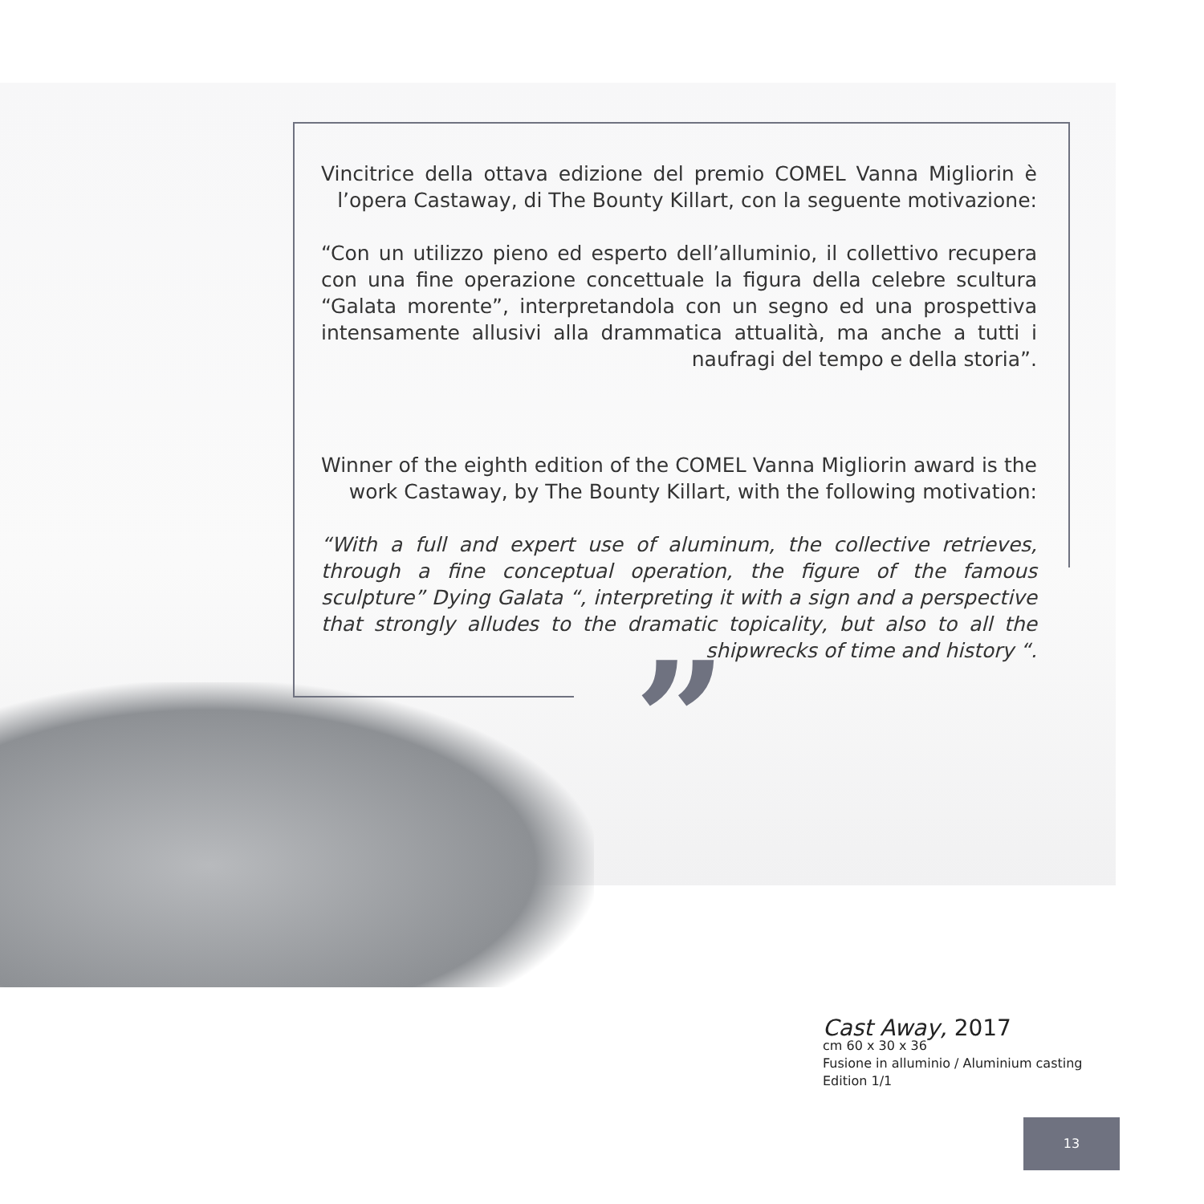Vincitrice della ottava edizione del premio COMEL Vanna Migliorin è l’opera Castaway, di The Bounty Killart, con la seguente motivazione:
“Con un utilizzo pieno ed esperto dell’alluminio, il collettivo recupera con una fine operazione concettuale la figura della celebre scultura “Galata morente”, interpretandola con un segno ed una prospettiva intensamente allusivi alla drammatica attualità, ma anche a tutti i naufragi del tempo e della storia”.
Winner of the eighth edition of the COMEL Vanna Migliorin award is the work Castaway, by The Bounty Killart, with the following motivation:
“With a full and expert use of aluminum, the collective retrieves, through a fine conceptual operation, the figure of the famous sculpture” Dying Galata “, interpreting it with a sign and a perspective that strongly alludes to the dramatic topicality, but also to all the shipwrecks of time and history “.
”
Cast Away, 2017
cm 60 x 30 x 36
Fusione in alluminio / Aluminium casting
Edition 1/1
13